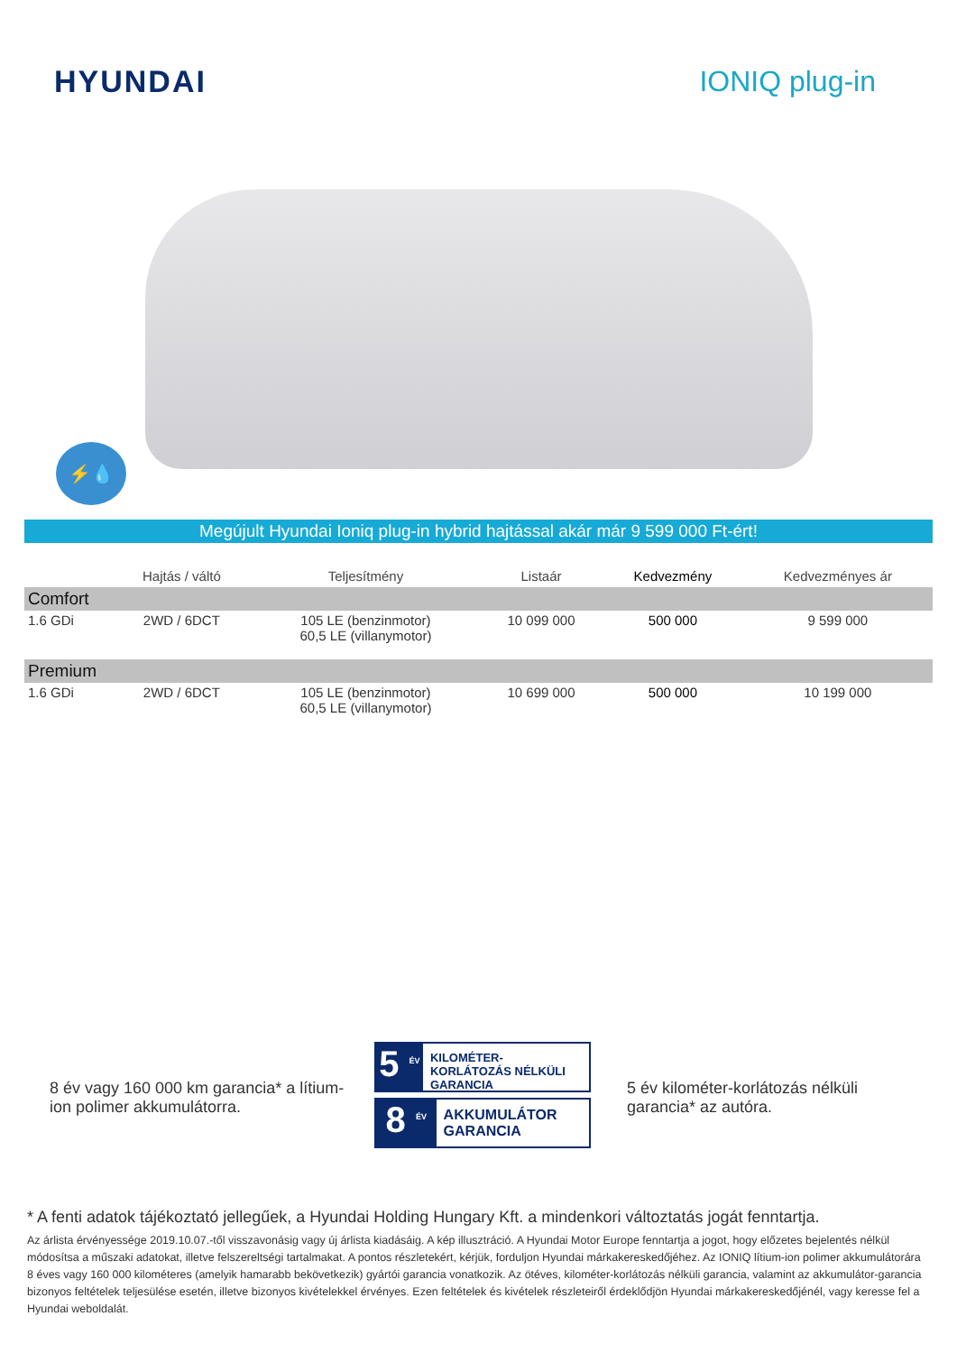HYUNDAI IONIQ plug-in
⚡💧
Megújult Hyundai Ioniq plug-in hybrid hajtással akár már 9 599 000 Ft-ért!
| | Hajtás / váltó | Teljesítmény | Listaár | Kedvezmény | Kedvezményes ár |
| --- | --- | --- | --- | --- | --- |
| Comfort | | | | | |
| 1.6 GDi | 2WD / 6DCT | 105 LE (benzinmotor) 60,5 LE (villanymotor) | 10 099 000 | 500 000 | 9 599 000 |
| Premium | | | | | |
| 1.6 GDi | 2WD / 6DCT | 105 LE (benzinmotor) 60,5 LE (villanymotor) | 10 699 000 | 500 000 | 10 199 000 |
8 év vagy 160 000 km garancia* a lítium-ion polimer akkumulátorra.
5 <sup>ÉV</sup>
KILOMÉTER-KORLÁTOZÁS NÉLKÜLI GARANCIA
8 <sup>ÉV</sup>
AKKUMULÁTOR GARANCIA
5 év kilométer-korlátozás nélküli garancia* az autóra.
* A fenti adatok tájékoztató jellegűek, a Hyundai Holding Hungary Kft. a mindenkori változtatás jogát fenntartja.
Az árlista érvényessége 2019.10.07.-től visszavonásig vagy új árlista kiadásáig. A kép illusztráció. A Hyundai Motor Europe fenntartja a jogot, hogy előzetes bejelentés nélkül módosítsa a műszaki adatokat, illetve felszereltségi tartalmakat. A pontos részletekért, kérjük, forduljon Hyundai márkakereskedőjéhez. Az IONIQ lítium-ion polimer akkumulátorára 8 éves vagy 160 000 kilométeres (amelyik hamarabb bekövetkezik) gyártói garancia vonatkozik. Az ötéves, kilométer-korlátozás nélküli garancia, valamint az akkumulátor-garancia bizonyos feltételek teljesülése esetén, illetve bizonyos kivételekkel érvényes. Ezen feltételek és kivételek részleteiről érdeklődjön Hyundai márkakereskedőjénél, vagy keresse fel a Hyundai weboldalát.